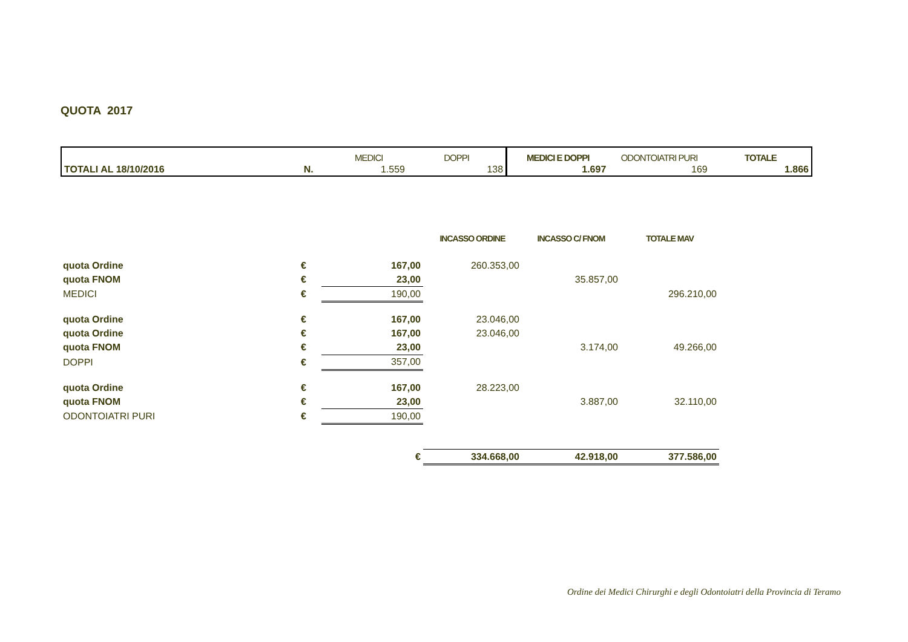QUOTA 2017
| | | MEDICI | DOPPI | MEDICI E DOPPI | ODONTOIATRI PURI | TOTALE |
| --- | --- | --- | --- | --- | --- | --- |
| TOTALI AL 18/10/2016 | N. | 1.559 | 138 | 1.697 | 169 | 1.866 |
| | | | INCASSO ORDINE | INCASSO C/ FNOM | TOTALE MAV |
| quota Ordine | € | 167,00 | 260.353,00 | | |
| quota FNOM | € | 23,00 | | 35.857,00 | |
| MEDICI | € | 190,00 | | | 296.210,00 |
| quota Ordine | € | 167,00 | 23.046,00 | | |
| quota Ordine | € | 167,00 | 23.046,00 | | |
| quota FNOM | € | 23,00 | | 3.174,00 | 49.266,00 |
| DOPPI | € | 357,00 | | | |
| quota Ordine | € | 167,00 | 28.223,00 | | |
| quota FNOM | € | 23,00 | | 3.887,00 | 32.110,00 |
| ODONTOIATRI PURI | € | 190,00 | | | |
| | | € | 334.668,00 | 42.918,00 | 377.586,00 |
Ordine dei Medici Chirurghi e degli Odontoiatri della Provincia di Teramo